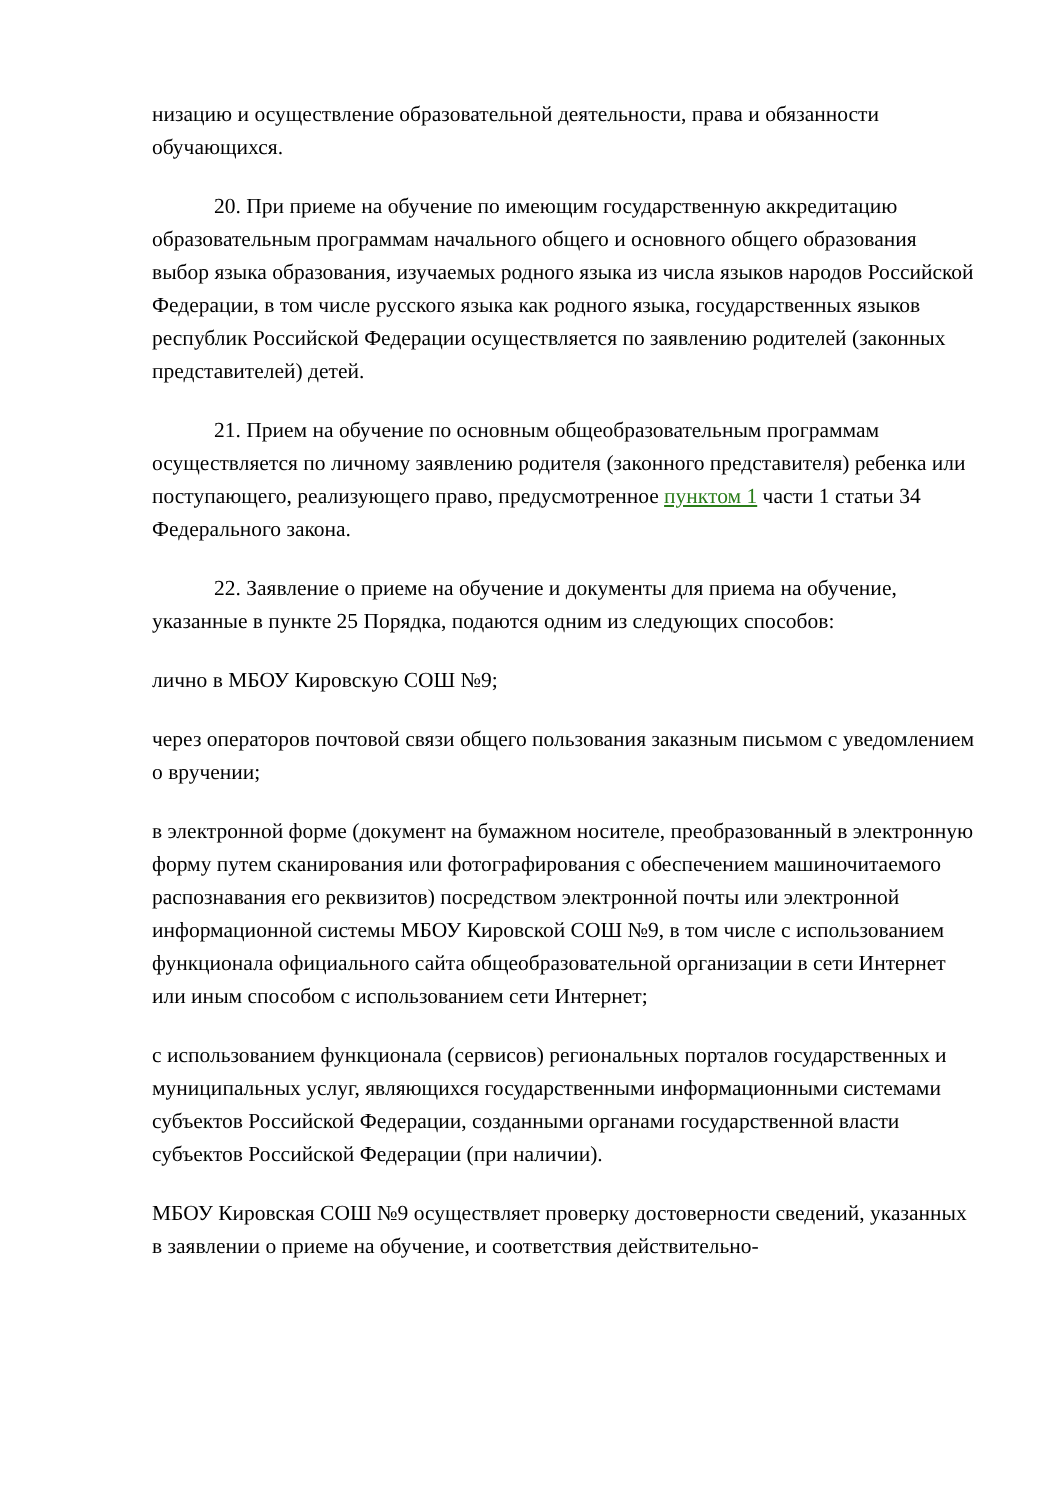низацию и осуществление образовательной деятельности, права и обязанности обучающихся.
20. При приеме на обучение по имеющим государственную аккредитацию образовательным программам начального общего и основного общего образования выбор языка образования, изучаемых родного языка из числа языков народов Российской Федерации, в том числе русского языка как родного языка, государственных языков республик Российской Федерации осуществляется по заявлению родителей (законных представителей) детей.
21. Прием на обучение по основным общеобразовательным программам осуществляется по личному заявлению родителя (законного представителя) ребенка или поступающего, реализующего право, предусмотренное пунктом 1 части 1 статьи 34 Федерального закона.
22. Заявление о приеме на обучение и документы для приема на обучение, указанные в пункте 25 Порядка, подаются одним из следующих способов:
лично в МБОУ Кировскую СОШ №9;
через операторов почтовой связи общего пользования заказным письмом с уведомлением о вручении;
в электронной форме (документ на бумажном носителе, преобразованный в электронную форму путем сканирования или фотографирования с обеспечением машиночитаемого распознавания его реквизитов) посредством электронной почты или электронной информационной системы МБОУ Кировской СОШ №9, в том числе с использованием функционала официального сайта общеобразовательной организации в сети Интернет или иным способом с использованием сети Интернет;
с использованием функционала (сервисов) региональных порталов государственных и муниципальных услуг, являющихся государственными информационными системами субъектов Российской Федерации, созданными органами государственной власти субъектов Российской Федерации (при наличии).
МБОУ Кировская СОШ №9 осуществляет проверку достоверности сведений, указанных в заявлении о приеме на обучение, и соответствия действительно-